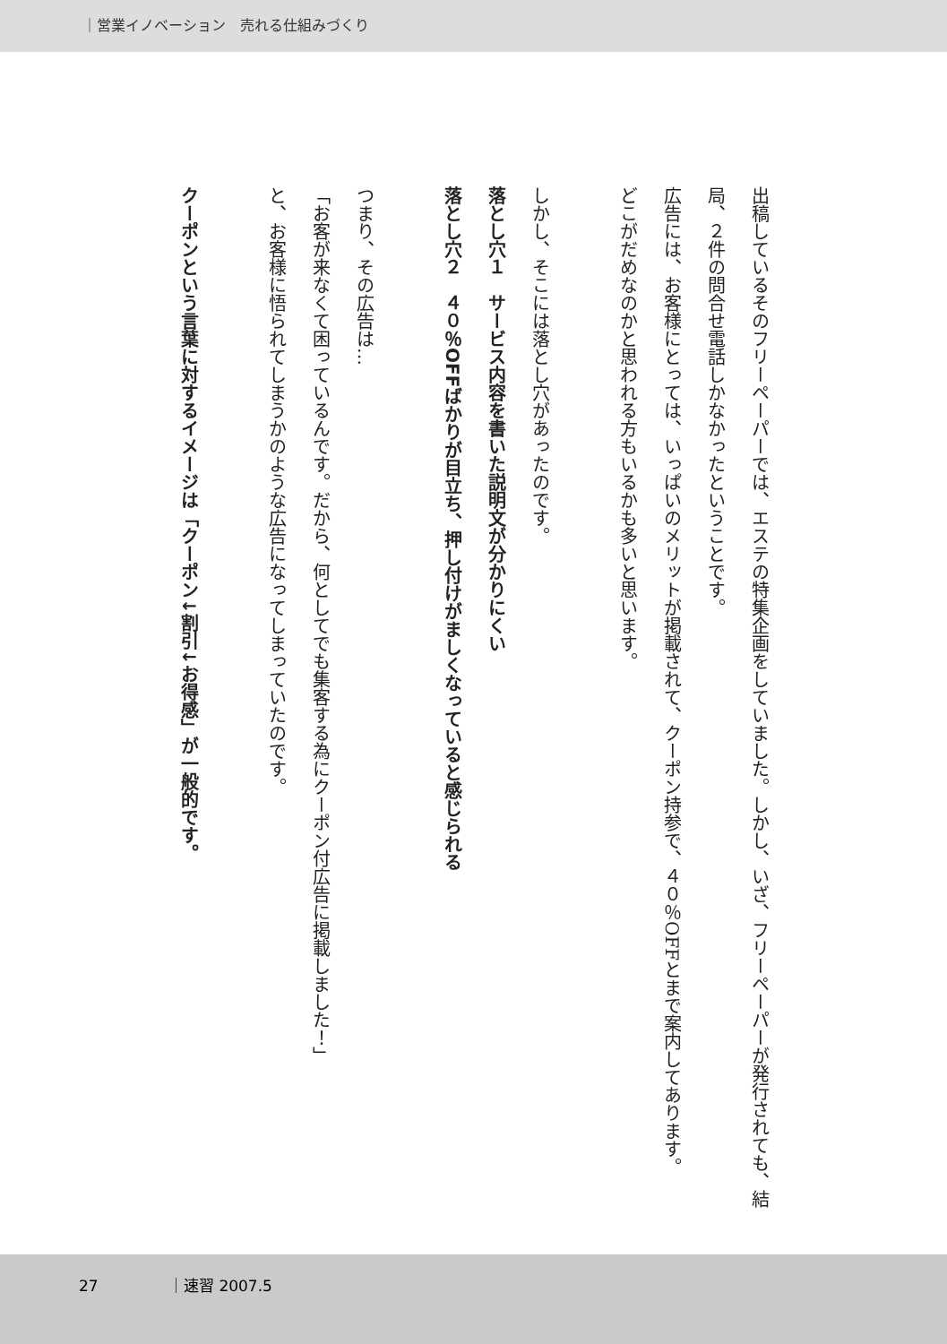｜営業イノベーション　売れる仕組みづくり
出稿しているそのフリーペーパーでは、エステの特集企画をしていました。しかし、いざ、フリーペーパーが発行されても、結局、２件の問合せ電話しかなかったということです。
広告には、お客様にとっては、いっぱいのメリットが掲載されて、クーポン持参で、４０％OFFとまで案内してあります。
どこがだめなのかと思われる方もいるかも多いと思います。
しかし、そこには落とし穴があったのです。
落とし穴１　サービス内容を書いた説明文が分かりにくい
落とし穴２　４０％OFFばかりが目立ち、押し付けがましくなっていると感じられる
つまり、その広告は…
「お客が来なくて困っているんです。だから、何としてでも集客する為にクーポン付広告に掲載しました！」
と、お客様に悟られてしまうかのような広告になってしまっていたのです。
クーポンという言葉に対するイメージは「クーポン↓割引↓お得感」が一般的です。
27 ｜速習 2007.5